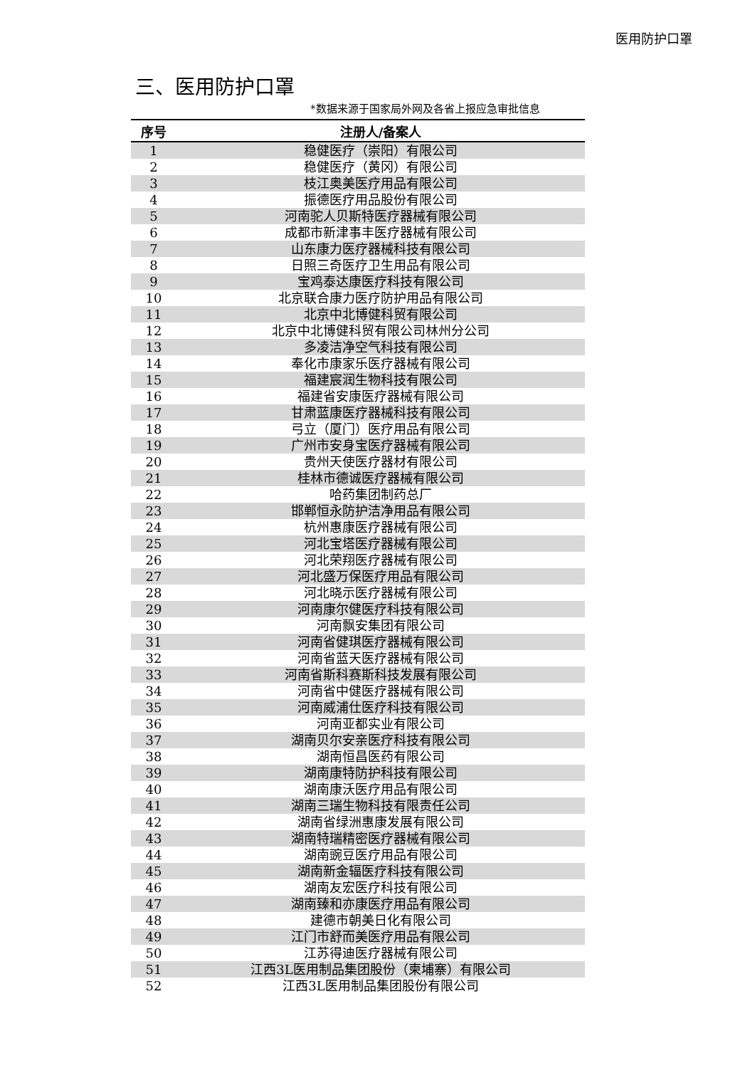医用防护口罩
三、医用防护口罩
*数据来源于国家局外网及各省上报应急审批信息
| 序号 | 注册人/备案人 |
| --- | --- |
| 1 | 稳健医疗（崇阳）有限公司 |
| 2 | 稳健医疗（黄冈）有限公司 |
| 3 | 枝江奥美医疗用品有限公司 |
| 4 | 振德医疗用品股份有限公司 |
| 5 | 河南驼人贝斯特医疗器械有限公司 |
| 6 | 成都市新津事丰医疗器械有限公司 |
| 7 | 山东康力医疗器械科技有限公司 |
| 8 | 日照三奇医疗卫生用品有限公司 |
| 9 | 宝鸡泰达康医疗科技有限公司 |
| 10 | 北京联合康力医疗防护用品有限公司 |
| 11 | 北京中北博健科贸有限公司 |
| 12 | 北京中北博健科贸有限公司林州分公司 |
| 13 | 多凌洁净空气科技有限公司 |
| 14 | 奉化市康家乐医疗器械有限公司 |
| 15 | 福建宸润生物科技有限公司 |
| 16 | 福建省安康医疗器械有限公司 |
| 17 | 甘肃蓝康医疗器械科技有限公司 |
| 18 | 弓立（厦门）医疗用品有限公司 |
| 19 | 广州市安身宝医疗器械有限公司 |
| 20 | 贵州天使医疗器材有限公司 |
| 21 | 桂林市德诚医疗器械有限公司 |
| 22 | 哈药集团制药总厂 |
| 23 | 邯郸恒永防护洁净用品有限公司 |
| 24 | 杭州惠康医疗器械有限公司 |
| 25 | 河北宝塔医疗器械有限公司 |
| 26 | 河北荣翔医疗器械有限公司 |
| 27 | 河北盛万保医疗用品有限公司 |
| 28 | 河北晓示医疗器械有限公司 |
| 29 | 河南康尔健医疗科技有限公司 |
| 30 | 河南飘安集团有限公司 |
| 31 | 河南省健琪医疗器械有限公司 |
| 32 | 河南省蓝天医疗器械有限公司 |
| 33 | 河南省斯科赛斯科技发展有限公司 |
| 34 | 河南省中健医疗器械有限公司 |
| 35 | 河南威浦仕医疗科技有限公司 |
| 36 | 河南亚都实业有限公司 |
| 37 | 湖南贝尔安亲医疗科技有限公司 |
| 38 | 湖南恒昌医药有限公司 |
| 39 | 湖南康特防护科技有限公司 |
| 40 | 湖南康沃医疗用品有限公司 |
| 41 | 湖南三瑞生物科技有限责任公司 |
| 42 | 湖南省绿洲惠康发展有限公司 |
| 43 | 湖南特瑞精密医疗器械有限公司 |
| 44 | 湖南豌豆医疗用品有限公司 |
| 45 | 湖南新金辐医疗科技有限公司 |
| 46 | 湖南友宏医疗科技有限公司 |
| 47 | 湖南臻和亦康医疗用品有限公司 |
| 48 | 建德市朝美日化有限公司 |
| 49 | 江门市舒而美医疗用品有限公司 |
| 50 | 江苏得迪医疗器械有限公司 |
| 51 | 江西3L医用制品集团股份（柬埔寨）有限公司 |
| 52 | 江西3L医用制品集团股份有限公司 |